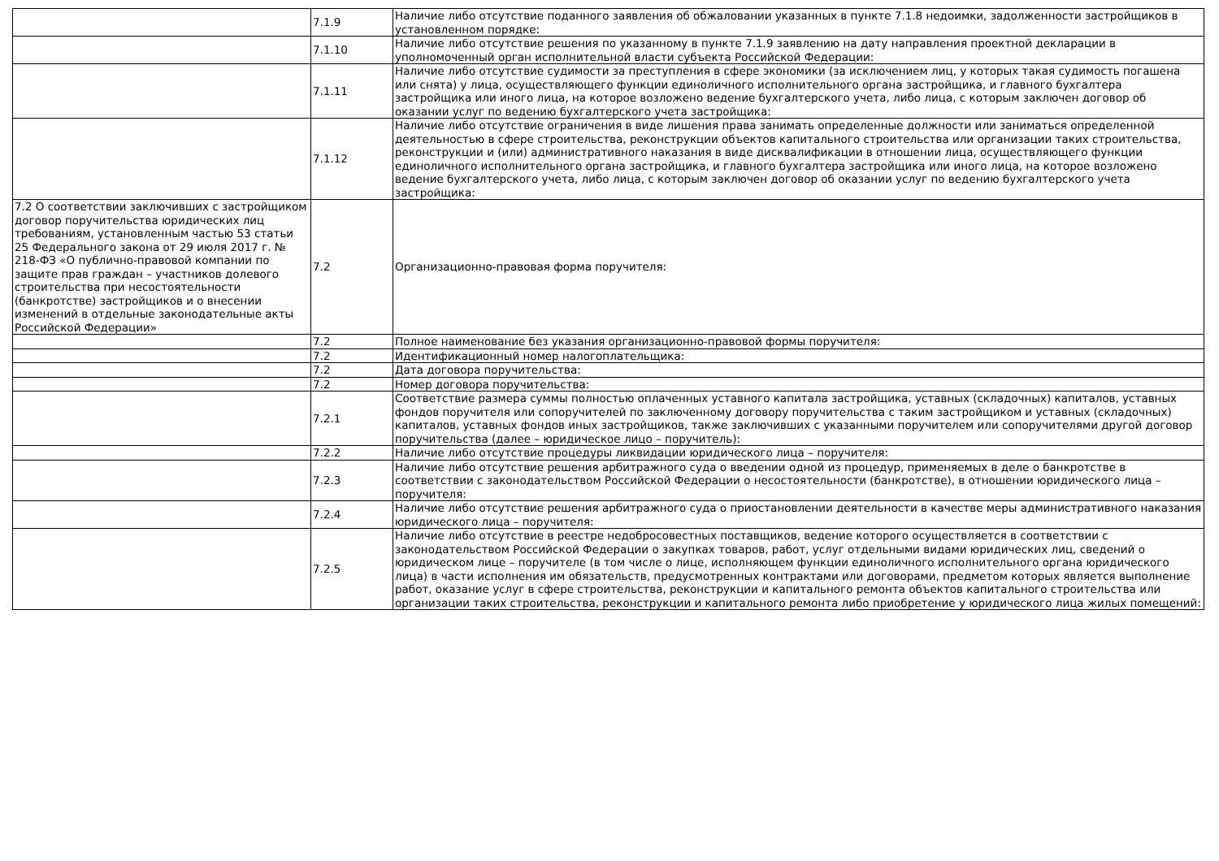| | 7.1.9 | Наличие либо отсутствие поданного заявления об обжаловании указанных в пункте 7.1.8 недоимки, задолженности застройщиков в установленном порядке: |
| | 7.1.10 | Наличие либо отсутствие решения по указанному в пункте 7.1.9 заявлению на дату направления проектной декларации в уполномоченный орган исполнительной власти субъекта Российской Федерации: |
| | 7.1.11 | Наличие либо отсутствие судимости за преступления в сфере экономики (за исключением лиц, у которых такая судимость погашена или снята) у лица, осуществляющего функции единоличного исполнительного органа застройщика, и главного бухгалтера застройщика или иного лица, на которое возложено ведение бухгалтерского учета, либо лица, с которым заключен договор об оказании услуг по ведению бухгалтерского учета застройщика: |
| | 7.1.12 | Наличие либо отсутствие ограничения в виде лишения права занимать определенные должности или заниматься определенной деятельностью в сфере строительства, реконструкции объектов капитального строительства или организации таких строительства, реконструкции и (или) административного наказания в виде дисквалификации в отношении лица, осуществляющего функции единоличного исполнительного органа застройщика, и главного бухгалтера застройщика или иного лица, на которое возложено ведение бухгалтерского учета, либо лица, с которым заключен договор об оказании услуг по ведению бухгалтерского учета застройщика: |
| 7.2 О соответствии заключивших с застройщиком договор поручительства юридических лиц требованиям, установленным частью 53 статьи 25 Федерального закона от 29 июля 2017 г. № 218-ФЗ «О публично-правовой компании по защите прав граждан – участников долевого строительства при несостоятельности (банкротстве) застройщиков и о внесении изменений в отдельные законодательные акты Российской Федерации» | 7.2 | Организационно-правовая форма поручителя: |
| | 7.2 | Полное наименование без указания организационно-правовой формы поручителя: |
| | 7.2 | Идентификационный номер налогоплательщика: |
| | 7.2 | Дата договора поручительства: |
| | 7.2 | Номер договора поручительства: |
| | 7.2.1 | Соответствие размера суммы полностью оплаченных уставного капитала застройщика, уставных (складочных) капиталов, уставных фондов поручителя или сопоручителей по заключенному договору поручительства с таким застройщиком и уставных (складочных) капиталов, уставных фондов иных застройщиков, также заключивших с указанными поручителем или сопоручителями другой договор поручительства (далее – юридическое лицо – поручитель): |
| | 7.2.2 | Наличие либо отсутствие процедуры ликвидации юридического лица – поручителя: |
| | 7.2.3 | Наличие либо отсутствие решения арбитражного суда о введении одной из процедур, применяемых в деле о банкротстве в соответствии с законодательством Российской Федерации о несостоятельности (банкротстве), в отношении юридического лица – поручителя: |
| | 7.2.4 | Наличие либо отсутствие решения арбитражного суда о приостановлении деятельности в качестве меры административного наказания юридического лица – поручителя: |
| | 7.2.5 | Наличие либо отсутствие в реестре недобросовестных поставщиков, ведение которого осуществляется в соответствии с законодательством Российской Федерации о закупках товаров, работ, услуг отдельными видами юридических лиц, сведений о юридическом лице – поручителе (в том числе о лице, исполняющем функции единоличного исполнительного органа юридического лица) в части исполнения им обязательств, предусмотренных контрактами или договорами, предметом которых является выполнение работ, оказание услуг в сфере строительства, реконструкции и капитального ремонта объектов капитального строительства или организации таких строительства, реконструкции и капитального ремонта либо приобретение у юридического лица жилых помещений: |